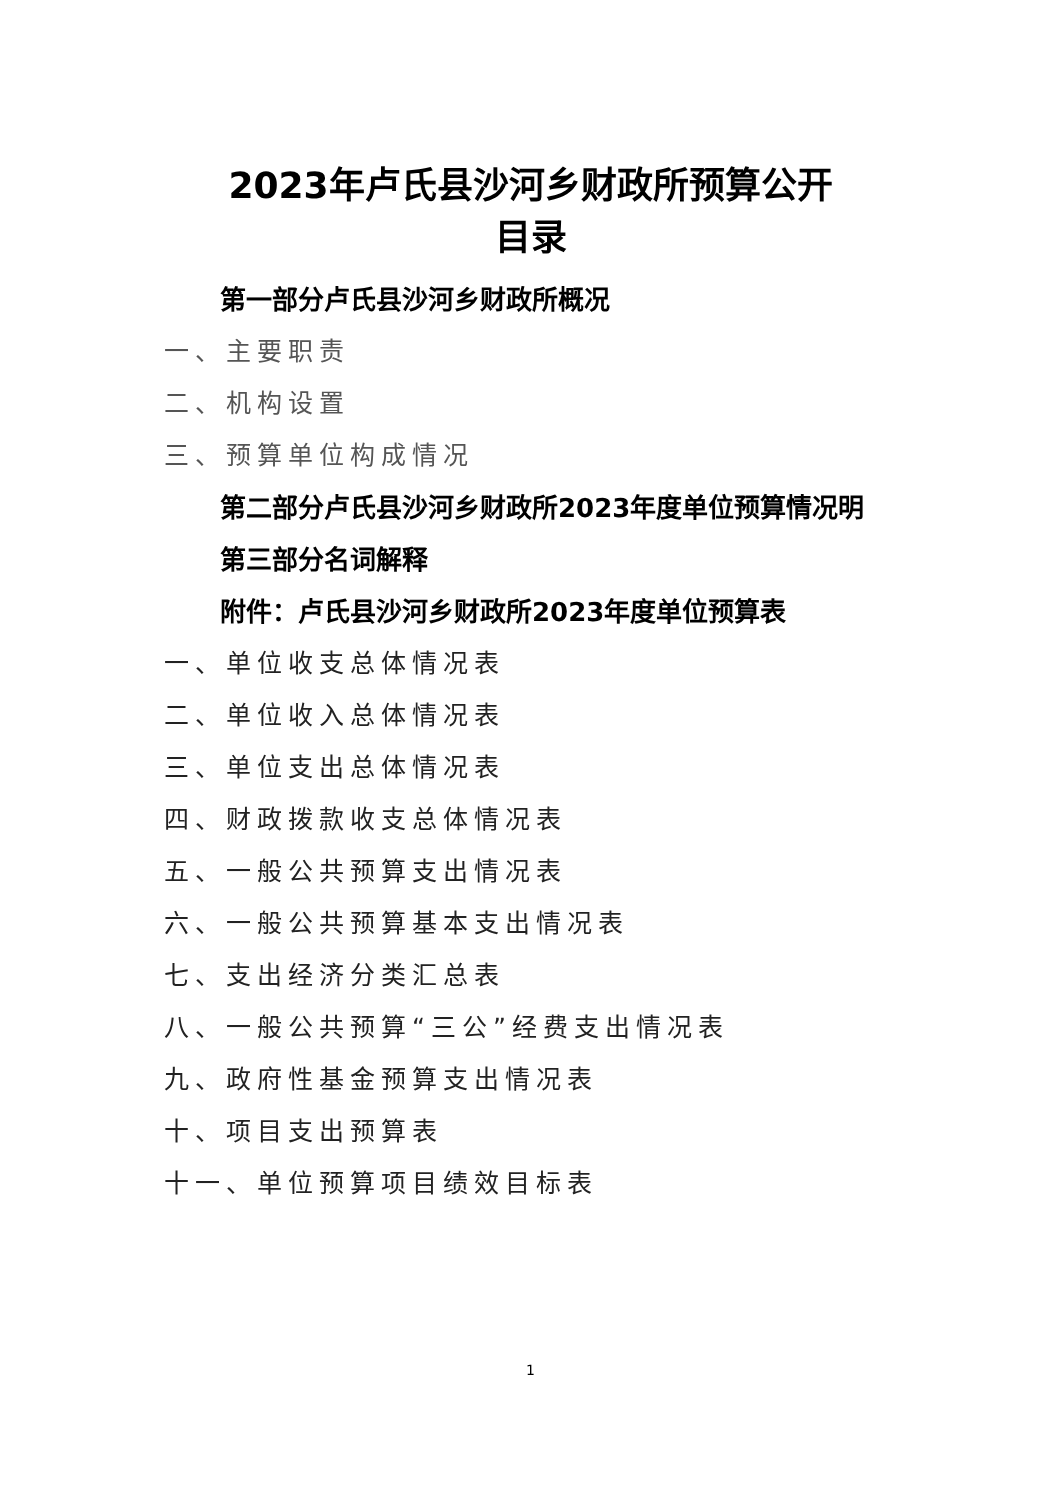2023年卢氏县沙河乡财政所预算公开
目录
第一部分卢氏县沙河乡财政所概况
一、主要职责
二、机构设置
三、预算单位构成情况
第二部分卢氏县沙河乡财政所2023年度单位预算情况明
第三部分名词解释
附件：卢氏县沙河乡财政所2023年度单位预算表
一、单位收支总体情况表
二、单位收入总体情况表
三、单位支出总体情况表
四、财政拨款收支总体情况表
五、一般公共预算支出情况表
六、一般公共预算基本支出情况表
七、支出经济分类汇总表
八、一般公共预算“三公”经费支出情况表
九、政府性基金预算支出情况表
十、项目支出预算表
十一、单位预算项目绩效目标表
1